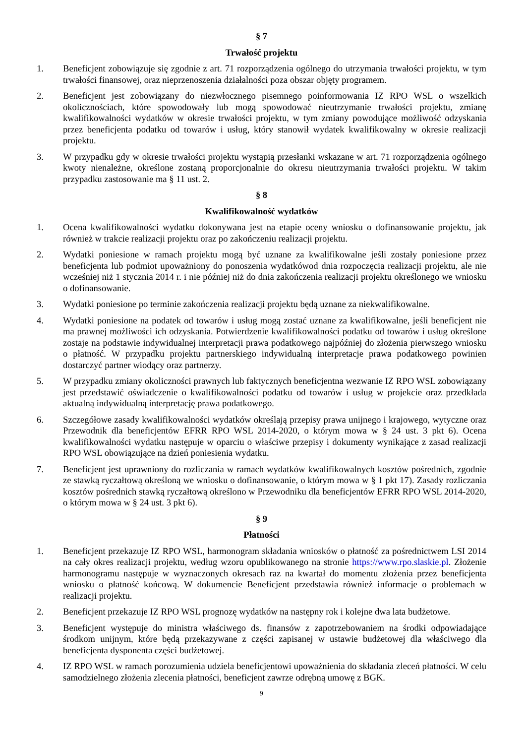§ 7
Trwałość projektu
1. Beneficjent zobowiązuje się zgodnie z art. 71 rozporządzenia ogólnego do utrzymania trwałości projektu, w tym trwałości finansowej, oraz nieprzenoszenia działalności poza obszar objęty programem.
2. Beneficjent jest zobowiązany do niezwłocznego pisemnego poinformowania IZ RPO WSL o wszelkich okolicznościach, które spowodowały lub mogą spowodować nieutrzymanie trwałości projektu, zmianę kwalifikowalności wydatków w okresie trwałości projektu, w tym zmiany powodujące możliwość odzyskania przez beneficjenta podatku od towarów i usług, który stanowił wydatek kwalifikowalny w okresie realizacji projektu.
3. W przypadku gdy w okresie trwałości projektu wystąpią przesłanki wskazane w art. 71 rozporządzenia ogólnego kwoty nienależne, określone zostaną proporcjonalnie do okresu nieutrzymania trwałości projektu. W takim przypadku zastosowanie ma § 11 ust. 2.
§ 8
Kwalifikowalność wydatków
1. Ocena kwalifikowalności wydatku dokonywana jest na etapie oceny wniosku o dofinansowanie projektu, jak również w trakcie realizacji projektu oraz po zakończeniu realizacji projektu.
2. Wydatki poniesione w ramach projektu mogą być uznane za kwalifikowalne jeśli zostały poniesione przez beneficjenta lub podmiot upoważniony do ponoszenia wydatkówod dnia rozpoczęcia realizacji projektu, ale nie wcześniej niż 1 stycznia 2014 r. i nie później niż do dnia zakończenia realizacji projektu określonego we wniosku o dofinansowanie.
3. Wydatki poniesione po terminie zakończenia realizacji projektu będą uznane za niekwalifikowalne.
4. Wydatki poniesione na podatek od towarów i usług mogą zostać uznane za kwalifikowalne, jeśli beneficjent nie ma prawnej możliwości ich odzyskania. Potwierdzenie kwalifikowalności podatku od towarów i usług określone zostaje na podstawie indywidualnej interpretacji prawa podatkowego najpóźniej do złożenia pierwszego wniosku o płatność. W przypadku projektu partnerskiego indywidualną interpretacje prawa podatkowego powinien dostarczyć partner wiodący oraz partnerzy.
5. W przypadku zmiany okoliczności prawnych lub faktycznych beneficjentna wezwanie IZ RPO WSL zobowiązany jest przedstawić oświadczenie o kwalifikowalności podatku od towarów i usług w projekcie oraz przedkłada aktualną indywidualną interpretację prawa podatkowego.
6. Szczegółowe zasady kwalifikowalności wydatków określają przepisy prawa unijnego i krajowego, wytyczne oraz Przewodnik dla beneficjentów EFRR RPO WSL 2014-2020, o którym mowa w § 24 ust. 3 pkt 6). Ocena kwalifikowalności wydatku następuje w oparciu o właściwe przepisy i dokumenty wynikające z zasad realizacji RPO WSL obowiązujące na dzień poniesienia wydatku.
7. Beneficjent jest uprawniony do rozliczania w ramach wydatków kwalifikowalnych kosztów pośrednich, zgodnie ze stawką ryczałtową określoną we wniosku o dofinansowanie, o którym mowa w § 1 pkt 17). Zasady rozliczania kosztów pośrednich stawką ryczałtową określono w Przewodniku dla beneficjentów EFRR RPO WSL 2014-2020, o którym mowa w § 24 ust. 3 pkt 6).
§ 9
Płatności
1. Beneficjent przekazuje IZ RPO WSL, harmonogram składania wniosków o płatność za pośrednictwem LSI 2014 na cały okres realizacji projektu, według wzoru opublikowanego na stronie https://www.rpo.slaskie.pl. Złożenie harmonogramu następuje w wyznaczonych okresach raz na kwartał do momentu złożenia przez beneficjenta wniosku o płatność końcową. W dokumencie Beneficjent przedstawia również informacje o problemach w realizacji projektu.
2. Beneficjent przekazuje IZ RPO WSL prognozę wydatków na następny rok i kolejne dwa lata budżetowe.
3. Beneficjent występuje do ministra właściwego ds. finansów z zapotrzebowaniem na środki odpowiadające środkom unijnym, które będą przekazywane z części zapisanej w ustawie budżetowej dla właściwego dla beneficjenta dysponenta części budżetowej.
4. IZ RPO WSL w ramach porozumienia udziela beneficjentowi upoważnienia do składania zleceń płatności. W celu samodzielnego złożenia zlecenia płatności, beneficjent zawrze odrębną umowę z BGK.
9